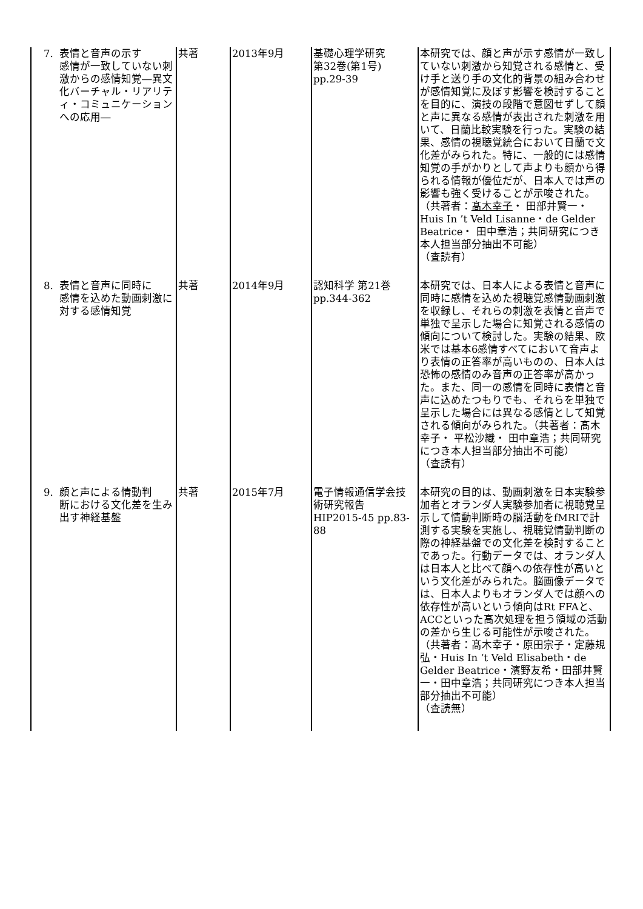| 7. 表情と音声の示す 感情が一致していない刺激からの感情知覚―異文化バーチャル・リアリティ・コミュニケーションへの応用― | 共著 | 2013年9月 | 基礎心理学研究 第32巻(第1号) pp.29-39 | 本研究では、顔と声が示す感情が一致していない刺激から知覚される感情と、受け手と送り手の文化的背景の組み合わせが感情知覚に及ぼす影響を検討することを目的に、演技の段階で意図せずして顔と声に異なる感情が表出された刺激を用いて、日蘭比較実験を行った。実験の結果、感情の視聴覚統合において日蘭で文化差がみられた。特に、一般的には感情知覚の手がかりとして声よりも顔から得られる情報が優位だが、日本人では声の影響も強く受けることが示唆された。（共著者： 髙木幸子 ・ 田部井賢一・ Huis In ’t Veld Lisanne・de Gelder Beatrice・ 田中章浩；共同研究につき本人担当部分抽出不可能） （査読有） |
| 8. 表情と音声に同時に 感情を込めた動画刺激に対する感情知覚 | 共著 | 2014年9月 | 認知科学 第21巻 pp.344-362 | 本研究では、日本人による表情と音声に同時に感情を込めた視聴覚感情動画刺激を収録し、それらの刺激を表情と音声で単独で呈示した場合に知覚される感情の傾向について検討した。実験の結果、欧米では基本6感情すべてにおいて音声より表情の正答率が高いものの、日本人は恐怖の感情のみ音声の正答率が高かった。また、同一の感情を同時に表情と音声に込めたつもりでも、それらを単独で呈示した場合には異なる感情として知覚される傾向がみられた。（共著者：髙木幸子・ 平松沙織・ 田中章浩；共同研究につき本人担当部分抽出不可能） （査読有） |
| 9. 顔と声による情動判 断における文化差を生み出す神経基盤 | 共著 | 2015年7月 | 電子情報通信学会技術研究報告 HIP2015-45 pp.83-88 | 本研究の目的は、動画刺激を日本実験参加者とオランダ人実験参加者に視聴覚呈示して情動判断時の脳活動をfMRIで計測する実験を実施し、視聴覚情動判断の際の神経基盤での文化差を検討することであった。行動データでは、オランダ人は日本人と比べて顔への依存性が高いという文化差がみられた。脳画像データでは、日本人よりもオランダ人では顔への依存性が高いという傾向はRt FFAと、ACCといった高次処理を担う領域の活動の差から生じる可能性が示唆された。（共著者：髙木幸子・原田宗子・定藤規弘・Huis In ‘t Veld Elisabeth・de Gelder Beatrice・濱野友希・田部井賢一・田中章浩；共同研究につき本人担当部分抽出不可能） （査読無） |